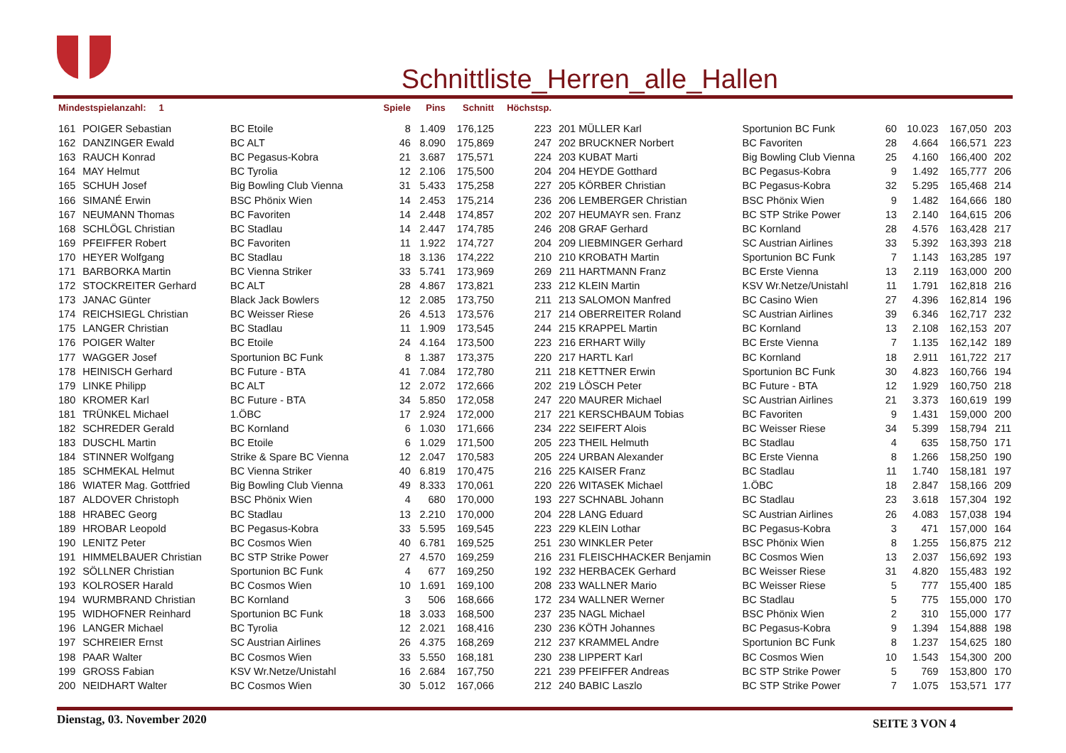Schnittliste_Herren_alle_Hallen
| Mindestspielanzahl: 1 | | | Spiele | Pins | Schnitt | Höchstsp. | | | | | | | |
| --- | --- | --- | --- | --- | --- | --- | --- | --- | --- | --- | --- | --- | --- |
| 161 | POIGER Sebastian | BC Etoile | 8 | 1.409 | 176,125 | 223 | 201 | MÜLLER Karl | Sportunion BC Funk | 60 | 10.023 | 167,050 | 203 |
| 162 | DANZINGER Ewald | BC ALT | 46 | 8.090 | 175,869 | 247 | 202 | BRUCKNER Norbert | BC Favoriten | 28 | 4.664 | 166,571 | 223 |
| 163 | RAUCH Konrad | BC Pegasus-Kobra | 21 | 3.687 | 175,571 | 224 | 203 | KUBAT Marti | Big Bowling Club Vienna | 25 | 4.160 | 166,400 | 202 |
| 164 | MAY Helmut | BC Tyrolia | 12 | 2.106 | 175,500 | 204 | 204 | HEYDE Gotthard | BC Pegasus-Kobra | 9 | 1.492 | 165,777 | 206 |
| 165 | SCHUH Josef | Big Bowling Club Vienna | 31 | 5.433 | 175,258 | 227 | 205 | KÖRBER Christian | BC Pegasus-Kobra | 32 | 5.295 | 165,468 | 214 |
| 166 | SIMANÉ Erwin | BSC Phönix Wien | 14 | 2.453 | 175,214 | 236 | 206 | LEMBERGER Christian | BSC Phönix Wien | 9 | 1.482 | 164,666 | 180 |
| 167 | NEUMANN Thomas | BC Favoriten | 14 | 2.448 | 174,857 | 202 | 207 | HEUMAYR sen. Franz | BC STP Strike Power | 13 | 2.140 | 164,615 | 206 |
| 168 | SCHLÖGL Christian | BC Stadlau | 14 | 2.447 | 174,785 | 246 | 208 | GRAF Gerhard | BC Kornland | 28 | 4.576 | 163,428 | 217 |
| 169 | PFEIFFER Robert | BC Favoriten | 11 | 1.922 | 174,727 | 204 | 209 | LIEBMINGER Gerhard | SC Austrian Airlines | 33 | 5.392 | 163,393 | 218 |
| 170 | HEYER Wolfgang | BC Stadlau | 18 | 3.136 | 174,222 | 210 | 210 | KROBATH Martin | Sportunion BC Funk | 7 | 1.143 | 163,285 | 197 |
| 171 | BARBORKA Martin | BC Vienna Striker | 33 | 5.741 | 173,969 | 269 | 211 | HARTMANN Franz | BC Erste Vienna | 13 | 2.119 | 163,000 | 200 |
| 172 | STOCKREITER Gerhard | BC ALT | 28 | 4.867 | 173,821 | 233 | 212 | KLEIN Martin | KSV Wr.Netze/Unistahl | 11 | 1.791 | 162,818 | 216 |
| 173 | JANAC Günter | Black Jack Bowlers | 12 | 2.085 | 173,750 | 211 | 213 | SALOMON Manfred | BC Casino Wien | 27 | 4.396 | 162,814 | 196 |
| 174 | REICHSIEGL Christian | BC Weisser Riese | 26 | 4.513 | 173,576 | 217 | 214 | OBERREITER Roland | SC Austrian Airlines | 39 | 6.346 | 162,717 | 232 |
| 175 | LANGER Christian | BC Stadlau | 11 | 1.909 | 173,545 | 244 | 215 | KRAPPEL Martin | BC Kornland | 13 | 2.108 | 162,153 | 207 |
| 176 | POIGER Walter | BC Etoile | 24 | 4.164 | 173,500 | 223 | 216 | ERHART Willy | BC Erste Vienna | 7 | 1.135 | 162,142 | 189 |
| 177 | WAGGER Josef | Sportunion BC Funk | 8 | 1.387 | 173,375 | 220 | 217 | HARTL Karl | BC Kornland | 18 | 2.911 | 161,722 | 217 |
| 178 | HEINISCH Gerhard | BC Future - BTA | 41 | 7.084 | 172,780 | 211 | 218 | KETTNER Erwin | Sportunion BC Funk | 30 | 4.823 | 160,766 | 194 |
| 179 | LINKE Philipp | BC ALT | 12 | 2.072 | 172,666 | 202 | 219 | LÖSCH Peter | BC Future - BTA | 12 | 1.929 | 160,750 | 218 |
| 180 | KROMER Karl | BC Future - BTA | 34 | 5.850 | 172,058 | 247 | 220 | MAURER Michael | SC Austrian Airlines | 21 | 3.373 | 160,619 | 199 |
| 181 | TRÜNKEL Michael | 1.ÖBC | 17 | 2.924 | 172,000 | 217 | 221 | KERSCHBAUM Tobias | BC Favoriten | 9 | 1.431 | 159,000 | 200 |
| 182 | SCHREDER Gerald | BC Kornland | 6 | 1.030 | 171,666 | 234 | 222 | SEIFERT Alois | BC Weisser Riese | 34 | 5.399 | 158,794 | 211 |
| 183 | DUSCHL Martin | BC Etoile | 6 | 1.029 | 171,500 | 205 | 223 | THEIL Helmuth | BC Stadlau | 4 | 635 | 158,750 | 171 |
| 184 | STINNER Wolfgang | Strike & Spare BC Vienna | 12 | 2.047 | 170,583 | 205 | 224 | URBAN Alexander | BC Erste Vienna | 8 | 1.266 | 158,250 | 190 |
| 185 | SCHMEKAL Helmut | BC Vienna Striker | 40 | 6.819 | 170,475 | 216 | 225 | KAISER Franz | BC Stadlau | 11 | 1.740 | 158,181 | 197 |
| 186 | WIATER Mag. Gottfried | Big Bowling Club Vienna | 49 | 8.333 | 170,061 | 220 | 226 | WITASEK Michael | 1.ÖBC | 18 | 2.847 | 158,166 | 209 |
| 187 | ALDOVER Christoph | BSC Phönix Wien | 4 | 680 | 170,000 | 193 | 227 | SCHNABL Johann | BC Stadlau | 23 | 3.618 | 157,304 | 192 |
| 188 | HRABEC Georg | BC Stadlau | 13 | 2.210 | 170,000 | 204 | 228 | LANG Eduard | SC Austrian Airlines | 26 | 4.083 | 157,038 | 194 |
| 189 | HROBAR Leopold | BC Pegasus-Kobra | 33 | 5.595 | 169,545 | 223 | 229 | KLEIN Lothar | BC Pegasus-Kobra | 3 | 471 | 157,000 | 164 |
| 190 | LENITZ Peter | BC Cosmos Wien | 40 | 6.781 | 169,525 | 251 | 230 | WINKLER Peter | BSC Phönix Wien | 8 | 1.255 | 156,875 | 212 |
| 191 | HIMMELBAUER Christian | BC STP Strike Power | 27 | 4.570 | 169,259 | 216 | 231 | FLEISCHHACKER Benjamin | BC Cosmos Wien | 13 | 2.037 | 156,692 | 193 |
| 192 | SÖLLNER Christian | Sportunion BC Funk | 4 | 677 | 169,250 | 192 | 232 | HERBACEK Gerhard | BC Weisser Riese | 31 | 4.820 | 155,483 | 192 |
| 193 | KOLROSER Harald | BC Cosmos Wien | 10 | 1.691 | 169,100 | 208 | 233 | WALLNER Mario | BC Weisser Riese | 5 | 777 | 155,400 | 185 |
| 194 | WURMBRAND Christian | BC Kornland | 3 | 506 | 168,666 | 172 | 234 | WALLNER Werner | BC Stadlau | 5 | 775 | 155,000 | 170 |
| 195 | WIDHOFNER Reinhard | Sportunion BC Funk | 18 | 3.033 | 168,500 | 237 | 235 | NAGL Michael | BSC Phönix Wien | 2 | 310 | 155,000 | 177 |
| 196 | LANGER Michael | BC Tyrolia | 12 | 2.021 | 168,416 | 230 | 236 | KÖTH Johannes | BC Pegasus-Kobra | 9 | 1.394 | 154,888 | 198 |
| 197 | SCHREIER Ernst | SC Austrian Airlines | 26 | 4.375 | 168,269 | 212 | 237 | KRAMMEL Andre | Sportunion BC Funk | 8 | 1.237 | 154,625 | 180 |
| 198 | PAAR Walter | BC Cosmos Wien | 33 | 5.550 | 168,181 | 230 | 238 | LIPPERT Karl | BC Cosmos Wien | 10 | 1.543 | 154,300 | 200 |
| 199 | GROSS Fabian | KSV Wr.Netze/Unistahl | 16 | 2.684 | 167,750 | 221 | 239 | PFEIFFER Andreas | BC STP Strike Power | 5 | 769 | 153,800 | 170 |
| 200 | NEIDHART Walter | BC Cosmos Wien | 30 | 5.012 | 167,066 | 212 | 240 | BABIC Laszlo | BC STP Strike Power | 7 | 1.075 | 153,571 | 177 |
Dienstag, 03. November 2020 SEITE 3 VON 4